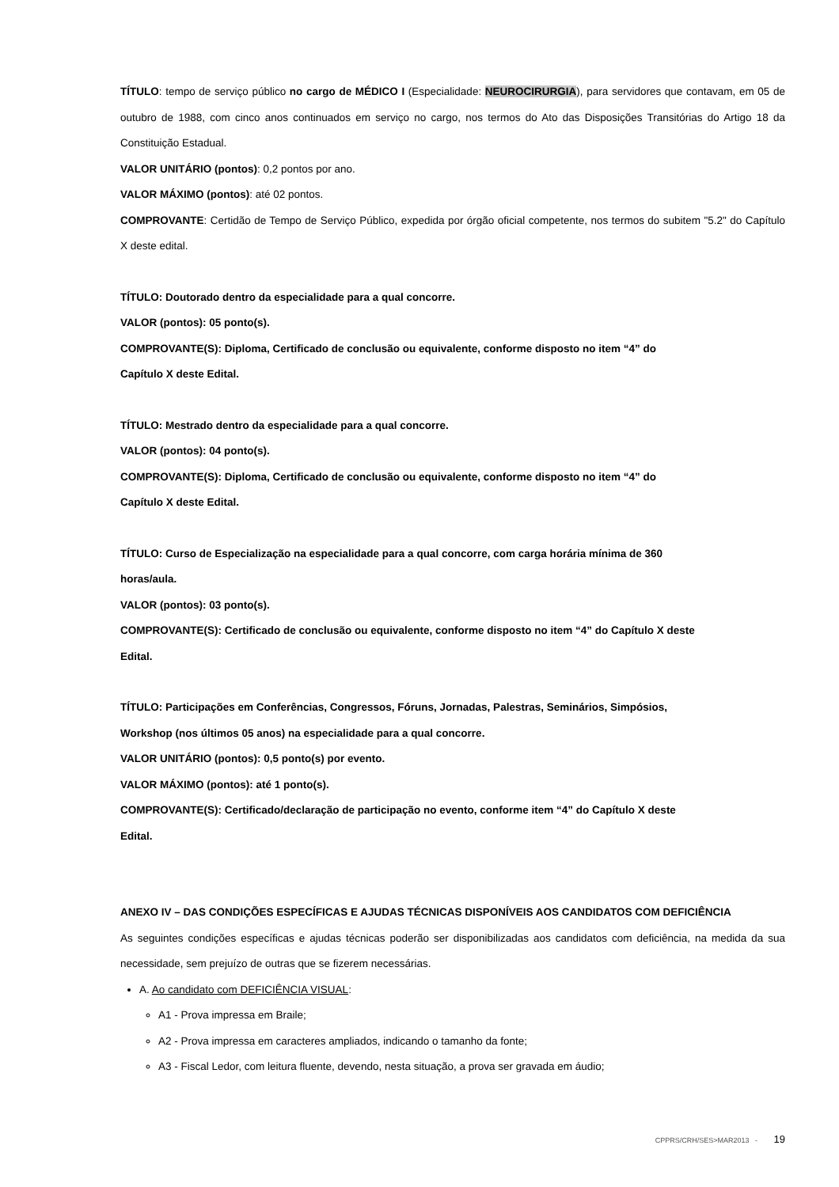TÍTULO: tempo de serviço público no cargo de MÉDICO I (Especialidade: NEUROCIRURGIA), para servidores que contavam, em 05 de outubro de 1988, com cinco anos continuados em serviço no cargo, nos termos do Ato das Disposições Transitórias do Artigo 18 da Constituição Estadual.
VALOR UNITÁRIO (pontos): 0,2 pontos por ano.
VALOR MÁXIMO (pontos): até 02 pontos.
COMPROVANTE: Certidão de Tempo de Serviço Público, expedida por órgão oficial competente, nos termos do subitem "5.2" do Capítulo X deste edital.
TÍTULO: Doutorado dentro da especialidade para a qual concorre.
VALOR (pontos): 05 ponto(s).
COMPROVANTE(S): Diploma, Certificado de conclusão ou equivalente, conforme disposto no item “4” do
Capítulo X deste Edital.
TÍTULO: Mestrado dentro da especialidade para a qual concorre.
VALOR (pontos): 04 ponto(s).
COMPROVANTE(S): Diploma, Certificado de conclusão ou equivalente, conforme disposto no item “4” do
Capítulo X deste Edital.
TÍTULO: Curso de Especialização na especialidade para a qual concorre, com carga horária mínima de 360
horas/aula.
VALOR (pontos): 03 ponto(s).
COMPROVANTE(S): Certificado de conclusão ou equivalente, conforme disposto no item “4” do Capítulo X deste
Edital.
TÍTULO: Participações em Conferências, Congressos, Fóruns, Jornadas, Palestras, Seminários, Simpósios,
Workshop (nos últimos 05 anos) na especialidade para a qual concorre.
VALOR UNITÁRIO (pontos): 0,5 ponto(s) por evento.
VALOR MÁXIMO (pontos): até 1 ponto(s).
COMPROVANTE(S): Certificado/declaração de participação no evento, conforme item “4” do Capítulo X deste
Edital.
ANEXO IV – DAS CONDIÇÕES ESPECÍFICAS E AJUDAS TÉCNICAS DISPONÍVEIS AOS CANDIDATOS COM DEFICIÊNCIA
As seguintes condições específicas e ajudas técnicas poderão ser disponibilizadas aos candidatos com deficiência, na medida da sua necessidade, sem prejuízo de outras que se fizerem necessárias.
A. Ao candidato com DEFICIÊNCIA VISUAL:
A1 - Prova impressa em Braile;
A2 - Prova impressa em caracteres ampliados, indicando o tamanho da fonte;
A3 - Fiscal Ledor, com leitura fluente, devendo, nesta situação, a prova ser gravada em áudio;
CPPRS/CRH/SES>MAR2013 - 19